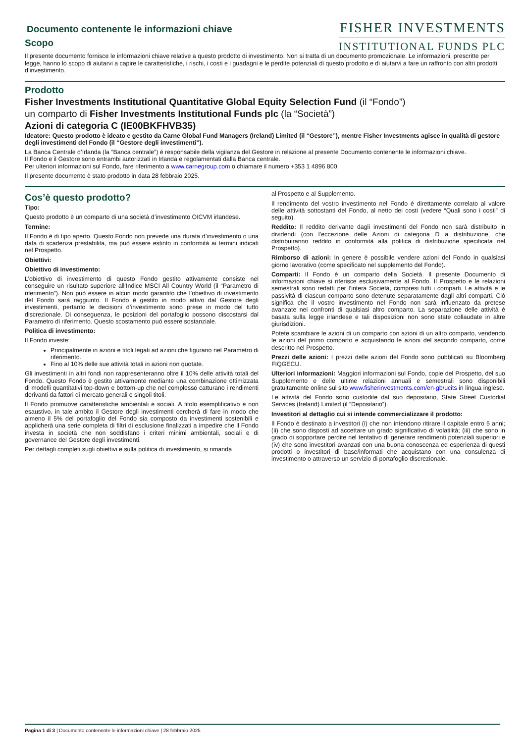Documento contenente le informazioni chiave
Scopo
FISHER INVESTMENTS
INSTITUTIONAL FUNDS PLC
Il presente documento fornisce le informazioni chiave relative a questo prodotto di investimento. Non si tratta di un documento promozionale. Le informazioni, prescritte per legge, hanno lo scopo di aiutarvi a capire le caratteristiche, i rischi, i costi e i guadagni e le perdite potenziali di questo prodotto e di aiutarvi a fare un raffronto con altri prodotti d’investimento.
Prodotto
Fisher Investments Institutional Quantitative Global Equity Selection Fund (il “Fondo”)
un comparto di Fisher Investments Institutional Funds plc (la “Società”)
Azioni di categoria C (IE00BKFHVB35)
Ideatore: Questo prodotto è ideato e gestito da Carne Global Fund Managers (Ireland) Limited (il “Gestore”), mentre Fisher Investments agisce in qualità di gestore degli investimenti del Fondo (il “Gestore degli investimenti”).
La Banca Centrale d’Irlanda (la “Banca centrale”) è responsabile della vigilanza del Gestore in relazione al presente Documento contenente le informazioni chiave.
Il Fondo e il Gestore sono entrambi autorizzati in Irlanda e regolamentati dalla Banca centrale.
Per ulteriori informazioni sul Fondo, fare riferimento a www.carnegroup.com o chiamare il numero +353 1 4896 800.
Il presente documento è stato prodotto in data 28 febbraio 2025.
Cos’è questo prodotto?
Tipo:
Questo prodotto è un comparto di una società d’investimento OICVM irlandese.
Termine:
Il Fondo è di tipo aperto. Questo Fondo non prevede una durata d’investimento o una data di scadenza prestabilita, ma può essere estinto in conformità ai termini indicati nel Prospetto.
Obiettivi:
Obiettivo di investimento:
L’obiettivo di investimento di questo Fondo gestito attivamente consiste nel conseguire un risultato superiore all’Indice MSCI All Country World (il “Parametro di riferimento”). Non può essere in alcun modo garantito che l’obiettivo di investimento del Fondo sarà raggiunto. Il Fondo è gestito in modo attivo dal Gestore degli investimenti, pertanto le decisioni d’investimento sono prese in modo del tutto discrezionale. Di conseguenza, le posizioni del portafoglio possono discostarsi dal Parametro di riferimento. Questo scostamento può essere sostanziale.
Politica di investimento:
Il Fondo investe:
Principalmente in azioni e titoli legati ad azioni che figurano nel Parametro di riferimento.
Fino al 10% delle sue attività totali in azioni non quotate.
Gli investimenti in altri fondi non rappresenteranno oltre il 10% delle attività totali del Fondo. Questo Fondo è gestito attivamente mediante una combinazione ottimizzata di modelli quantitativi top-down e bottom-up che nel complesso catturano i rendimenti derivanti da fattori di mercato generali e singoli titoli.
Il Fondo promuove caratteristiche ambientali e sociali. A titolo esemplificativo e non esaustivo, in tale ambito il Gestore degli investimenti cercherà di fare in modo che almeno il 5% del portafoglio del Fondo sia composto da investimenti sostenibili e applicherà una serie completa di filtri di esclusione finalizzati a impedire che il Fondo investa in società che non soddisfano i criteri minimi ambientali, sociali e di governance del Gestore degli investimenti.
Per dettagli completi sugli obiettivi e sulla politica di investimento, si rimanda
al Prospetto e al Supplemento.
Il rendimento del vostro investimento nel Fondo è direttamente correlato al valore delle attività sottostanti del Fondo, al netto dei costi (vedere “Quali sono i costi” di seguito).
Reddito: Il reddito derivante dagli investimenti del Fondo non sarà distribuito in dividendi (con l’eccezione delle Azioni di categoria D a distribuzione, che distribuiranno reddito in conformità alla politica di distribuzione specificata nel Prospetto).
Rimborso di azioni: In genere è possibile vendere azioni del Fondo in qualsiasi giorno lavorativo (come specificato nel supplemento del Fondo).
Comparti: Il Fondo è un comparto della Società. Il presente Documento di informazioni chiave si riferisce esclusivamente al Fondo. Il Prospetto e le relazioni semestrali sono redatti per l’intera Società, compresi tutti i comparti. Le attività e le passività di ciascun comparto sono detenute separatamente dagli altri comparti. Ciò significa che il vostro investimento nel Fondo non sarà influenzato da pretese avanzate nei confronti di qualsiasi altro comparto. La separazione delle attività è basata sulla legge irlandese e tali disposizioni non sono state collaudate in altre giurisdizioni.
Potete scambiare le azioni di un comparto con azioni di un altro comparto, vendendo le azioni del primo comparto e acquistando le azioni del secondo comparto, come descritto nel Prospetto.
Prezzi delle azioni: I prezzi delle azioni del Fondo sono pubblicati su Bloomberg FIQGECU.
Ulteriori informazioni: Maggiori informazioni sul Fondo, copie del Prospetto, del suo Supplemento e delle ultime relazioni annuali e semestrali sono disponibili gratuitamente online sul sito www.fisherinvestments.com/en-gb/ucits in lingua inglese.
Le attività del Fondo sono custodite dal suo depositario, State Street Custodial Services (Ireland) Limited (il “Depositario”).
Investitori al dettaglio cui si intende commercializzare il prodotto:
Il Fondo è destinato a investitori (i) che non intendono ritirare il capitale entro 5 anni; (ii) che sono disposti ad accettare un grado significativo di volatilità; (iii) che sono in grado di sopportare perdite nel tentativo di generare rendimenti potenziali superiori e (iv) che sono investitori avanzati con una buona conoscenza ed esperienza di questi prodotti o investitori di base/informati che acquistano con una consulenza di investimento o attraverso un servizio di portafoglio discrezionale.
Pagina 1 di 3 | Documento contenente le informazioni chiave | 28 febbraio 2025